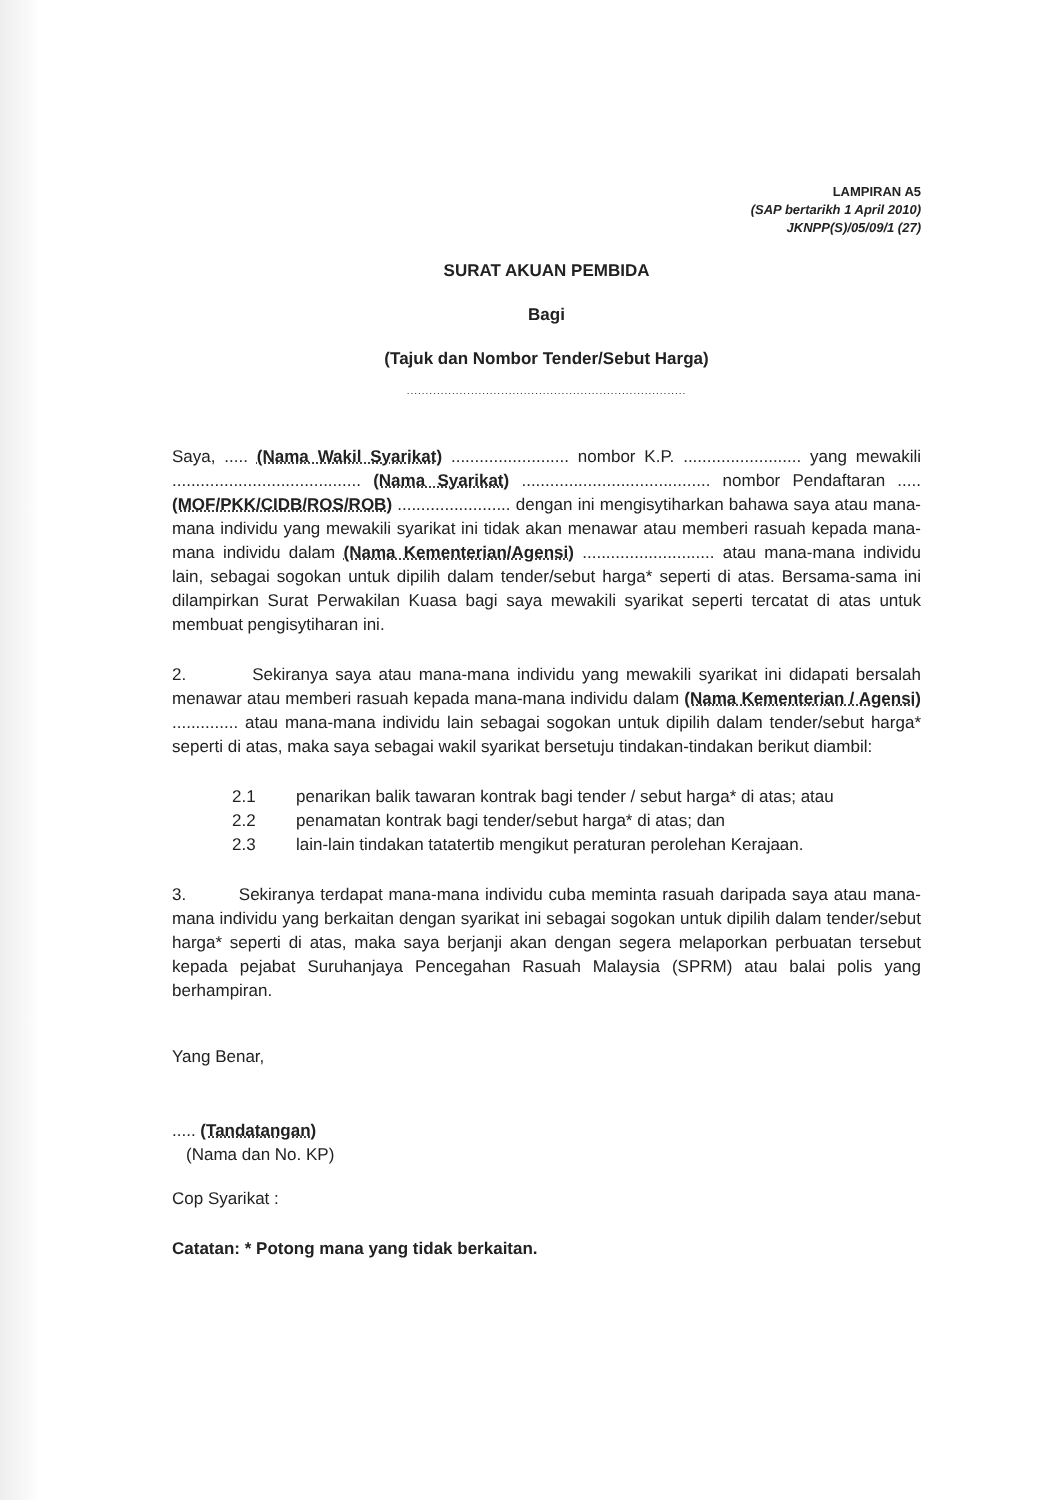LAMPIRAN A5
(SAP bertarikh 1 April 2010)
JKNPP(S)/05/09/1 (27)
SURAT AKUAN PEMBIDA
Bagi
(Tajuk dan Nombor Tender/Sebut Harga)
..........................................................................
Saya, ..... (Nama Wakil Syarikat) ......................... nombor K.P. ......................... yang mewakili ........................................ (Nama Syarikat) ........................................ nombor Pendaftaran ..... (MOF/PKK/CIDB/ROS/ROB) ........................ dengan ini mengisytiharkan bahawa saya atau mana-mana individu yang mewakili syarikat ini tidak akan menawar atau memberi rasuah kepada mana-mana individu dalam (Nama Kementerian/Agensi) ............................ atau mana-mana individu lain, sebagai sogokan untuk dipilih dalam tender/sebut harga* seperti di atas. Bersama-sama ini dilampirkan Surat Perwakilan Kuasa bagi saya mewakili syarikat seperti tercatat di atas untuk membuat pengisytiharan ini.
2. Sekiranya saya atau mana-mana individu yang mewakili syarikat ini didapati bersalah menawar atau memberi rasuah kepada mana-mana individu dalam (Nama Kementerian / Agensi) .............. atau mana-mana individu lain sebagai sogokan untuk dipilih dalam tender/sebut harga* seperti di atas, maka saya sebagai wakil syarikat bersetuju tindakan-tindakan berikut diambil:
2.1 penarikan balik tawaran kontrak bagi tender / sebut harga* di atas; atau
2.2 penamatan kontrak bagi tender/sebut harga* di atas; dan
2.3 lain-lain tindakan tatatertib mengikut peraturan perolehan Kerajaan.
3. Sekiranya terdapat mana-mana individu cuba meminta rasuah daripada saya atau mana-mana individu yang berkaitan dengan syarikat ini sebagai sogokan untuk dipilih dalam tender/sebut harga* seperti di atas, maka saya berjanji akan dengan segera melaporkan perbuatan tersebut kepada pejabat Suruhanjaya Pencegahan Rasuah Malaysia (SPRM) atau balai polis yang berhampiran.
Yang Benar,
..... (Tandatangan)
(Nama dan No. KP)
Cop Syarikat :
Catatan: * Potong mana yang tidak berkaitan.